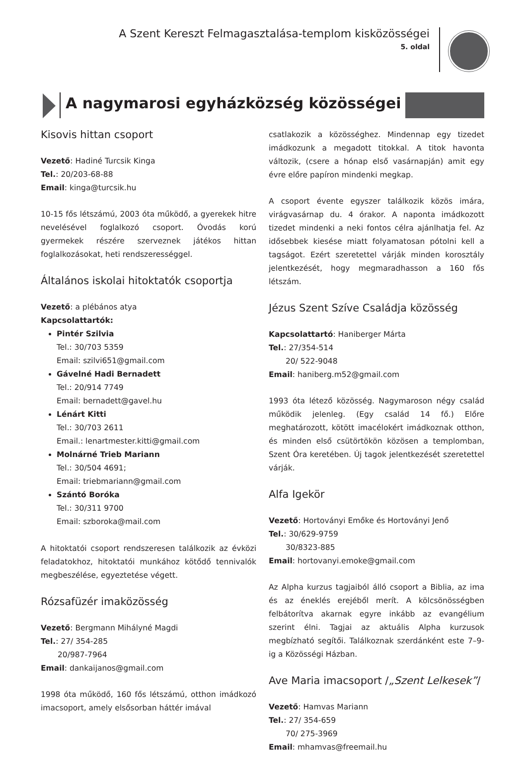A Szent Kereszt Felmagasztalása-templom kisközösségei
5. oldal
A nagymarosi egyházközség közösségei
Kisovis hittan csoport
Vezető: Hadiné Turcsik Kinga
Tel.: 20/203-68-88
Email: kinga@turcsik.hu
10-15 fős létszámú, 2003 óta működő, a gyerekek hitre nevelésével foglalkozó csoport. Óvodás korú gyermekek részére szerveznek játékos hittan foglalkozásokat, heti rendszerességgel.
Általános iskolai hitoktatók csoportja
Vezető: a plébános atya
Kapcsolattartók:
Pintér Szilvia
Tel.: 30/703 5359
Email: szilvi651@gmail.com
Gávelné Hadi Bernadett
Tel.: 20/914 7749
Email: bernadett@gavel.hu
Lénárt Kitti
Tel.: 30/703 2611
Email.: lenartmester.kitti@gmail.com
Molnárné Trieb Mariann
Tel.: 30/504 4691;
Email: triebmariann@gmail.com
Szántó Boróka
Tel.: 30/311 9700
Email: szboroka@mail.com
A hitoktatói csoport rendszeresen találkozik az évközi feladatokhoz, hitoktatói munkához kötődő tennivalók megbeszélése, egyeztetése végett.
Rózsafüzér imaközösség
Vezető: Bergmann Mihályné Magdi
Tel.: 27/ 354-285
20/987-7964
Email: dankaijanos@gmail.com
1998 óta működő, 160 fős létszámú, otthon imádkozó imacsoport, amely elsősorban háttér imával
csatlakozik a közösséghez. Mindennap egy tizedet imádkozunk a megadott titokkal. A titok havonta változik, (csere a hónap első vasárnapján) amit egy évre előre papíron mindenki megkap.
A csoport évente egyszer találkozik közös imára, virágvasárnap du. 4 órakor. A naponta imádkozott tizedet mindenki a neki fontos célra ajánlhatja fel. Az idősebbek kiesése miatt folyamatosan pótolni kell a tagságot. Ezért szeretettel várják minden korosztály jelentkezését, hogy megmaradhasson a 160 fős létszám.
Jézus Szent Szíve Családja közösség
Kapcsolattartó: Haniberger Márta
Tel.: 27/354-514
20/ 522-9048
Email: haniberg.m52@gmail.com
1993 óta létező közösség. Nagymaroson négy család működik jelenleg. (Egy család 14 fő.) Előre meghatározott, kötött imacélokért imádkoznak otthon, és minden első csütörtökön közösen a templomban, Szent Óra keretében. Új tagok jelentkezését szeretettel várják.
Alfa Igekör
Vezető: Hortoványi Emőke és Hortoványi Jenő
Tel.: 30/629-9759
30/8323-885
Email: hortovanyi.emoke@gmail.com
Az Alpha kurzus tagjaiból álló csoport a Biblia, az ima és az éneklés erejéből merít. A kölcsönösségben felbátorítva akarnak egyre inkább az evangélium szerint élni. Tagjai az aktuális Alpha kurzusok megbízható segítői. Találkoznak szerdánként este 7–9-ig a Közösségi Házban.
Ave Maria imacsoport /„Szent Lelkesek”/
Vezető: Hamvas Mariann
Tel.: 27/ 354-659
70/ 275-3969
Email: mhamvas@freemail.hu